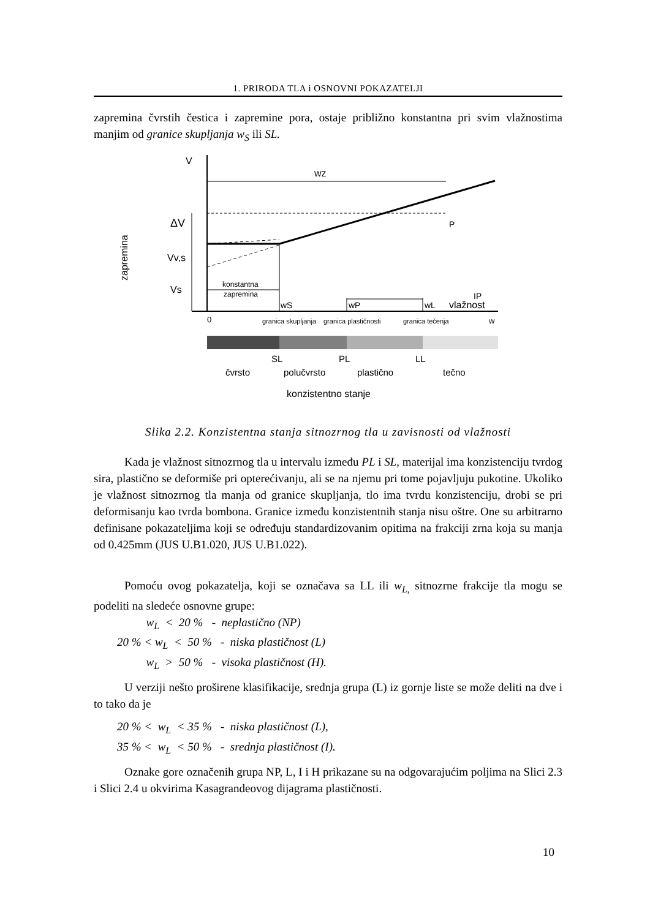1. PRIRODA TLA i OSNOVNI POKAZATELJI
zapremina čvrstih čestica i zapremine pora, ostaje približno konstantna pri svim vlažnostima manjim od granice skupljanja w<sub>S</sub> ili SL.
V
wz
P
ΔV
Vv,s
Vs
zapremina
konstantna
zapremina
IP
wS
wP
wL
vlažnost
0
granica skupljanja
granica plastičnosti
granica tečenja
w
SL
PL
LL
čvrsto
polučvrsto
plastično
tečno
konzistentno stanje
Slika 2.2. Konzistentna stanja sitnozrnog tla u zavisnosti od vlažnosti
Kada je vlažnost sitnozrnog tla u intervalu između PL i SL, materijal ima konzistenciju tvrdog sira, plastično se deformiše pri opterećivanju, ali se na njemu pri tome pojavljuju pukotine. Ukoliko je vlažnost sitnozrnog tla manja od granice skupljanja, tlo ima tvrdu konzistenciju, drobi se pri deformisanju kao tvrda bombona. Granice između konzistentnih stanja nisu oštre. One su arbitrarno definisane pokazateljima koji se određuju standardizovanim opitima na frakciji zrna koja su manja od 0.425mm (JUS U.B1.020, JUS U.B1.022).
Pomoću ovog pokazatelja, koji se označava sa LL ili w<sub>L,</sub> sitnozrne frakcije tla mogu se podeliti na sledeće osnovne grupe:
w<sub>L</sub> < 20 % - neplastično (NP)
20 % < w<sub>L</sub> < 50 % - niska plastičnost (L)
w<sub>L</sub> > 50 % - visoka plastičnost (H).
U verziji nešto proširene klasifikacije, srednja grupa (L) iz gornje liste se može deliti na dve i to tako da je
20 % < w<sub>L</sub> < 35 % - niska plastičnost (L),
35 % < w<sub>L</sub> < 50 % - srednja plastičnost (I).
Oznake gore označenih grupa NP, L, I i H prikazane su na odgovarajućim poljima na Slici 2.3 i Slici 2.4 u okvirima Kasagrandeovog dijagrama plastičnosti.
10